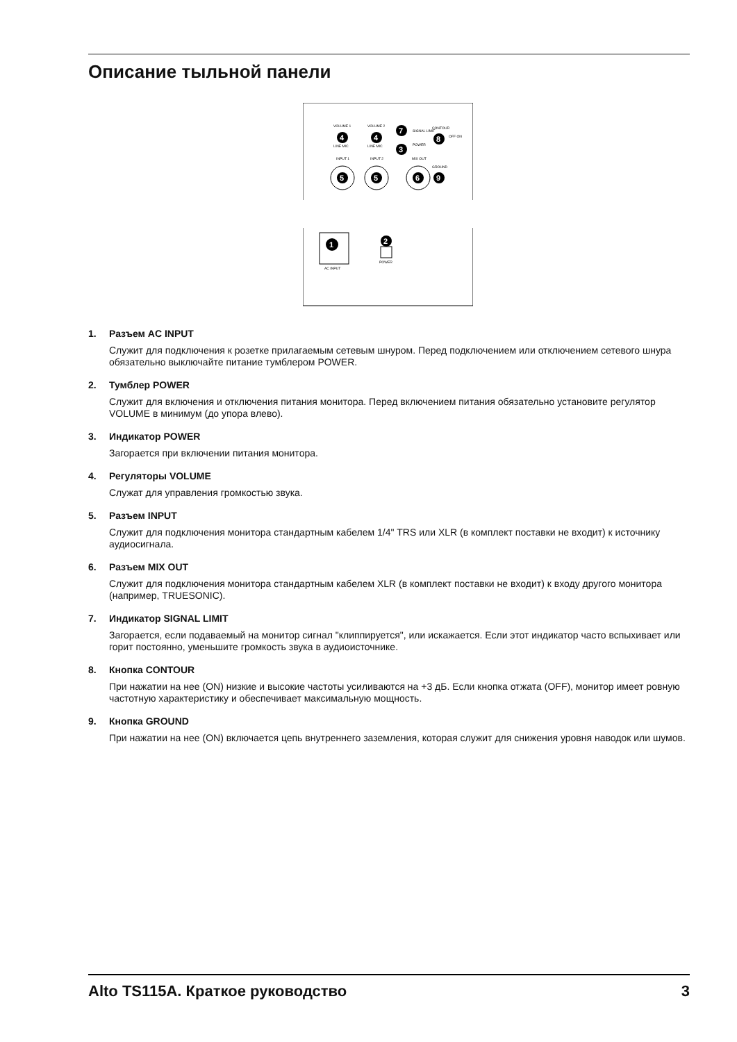Описание тыльной панели
VOLUME 1
VOLUME 2
4
4
LINE MIC
LINE MIC
7
SIGNAL LIMIT
3
POWER
CONTOUR
8
OFF ON
INPUT 1
INPUT 2
MIX OUT
5
5
6
GROUND
9
1
AC INPUT
2
POWER
1. Разъем AC INPUT
Служит для подключения к розетке прилагаемым сетевым шнуром. Перед подключением или отключением сетевого шнура обязательно выключайте питание тумблером POWER.
2. Тумблер POWER
Служит для включения и отключения питания монитора. Перед включением питания обязательно установите регулятор VOLUME в минимум (до упора влево).
3. Индикатор POWER
Загорается при включении питания монитора.
4. Регуляторы VOLUME
Служат для управления громкостью звука.
5. Разъем INPUT
Служит для подключения монитора стандартным кабелем 1/4" TRS или XLR (в комплект поставки не входит) к источнику аудиосигнала.
6. Разъем MIX OUT
Служит для подключения монитора стандартным кабелем XLR (в комплект поставки не входит) к входу другого монитора (например, TRUESONIC).
7. Индикатор SIGNAL LIMIT
Загорается, если подаваемый на монитор сигнал "клиппируется", или искажается. Если этот индикатор часто вспыхивает или горит постоянно, уменьшите громкость звука в аудиоисточнике.
8. Кнопка CONTOUR
При нажатии на нее (ON) низкие и высокие частоты усиливаются на +3 дБ. Если кнопка отжата (OFF), монитор имеет ровную частотную характеристику и обеспечивает максимальную мощность.
9. Кнопка GROUND
При нажатии на нее (ON) включается цепь внутреннего заземления, которая служит для снижения уровня наводок или шумов.
Alto TS115A. Краткое руководство 3